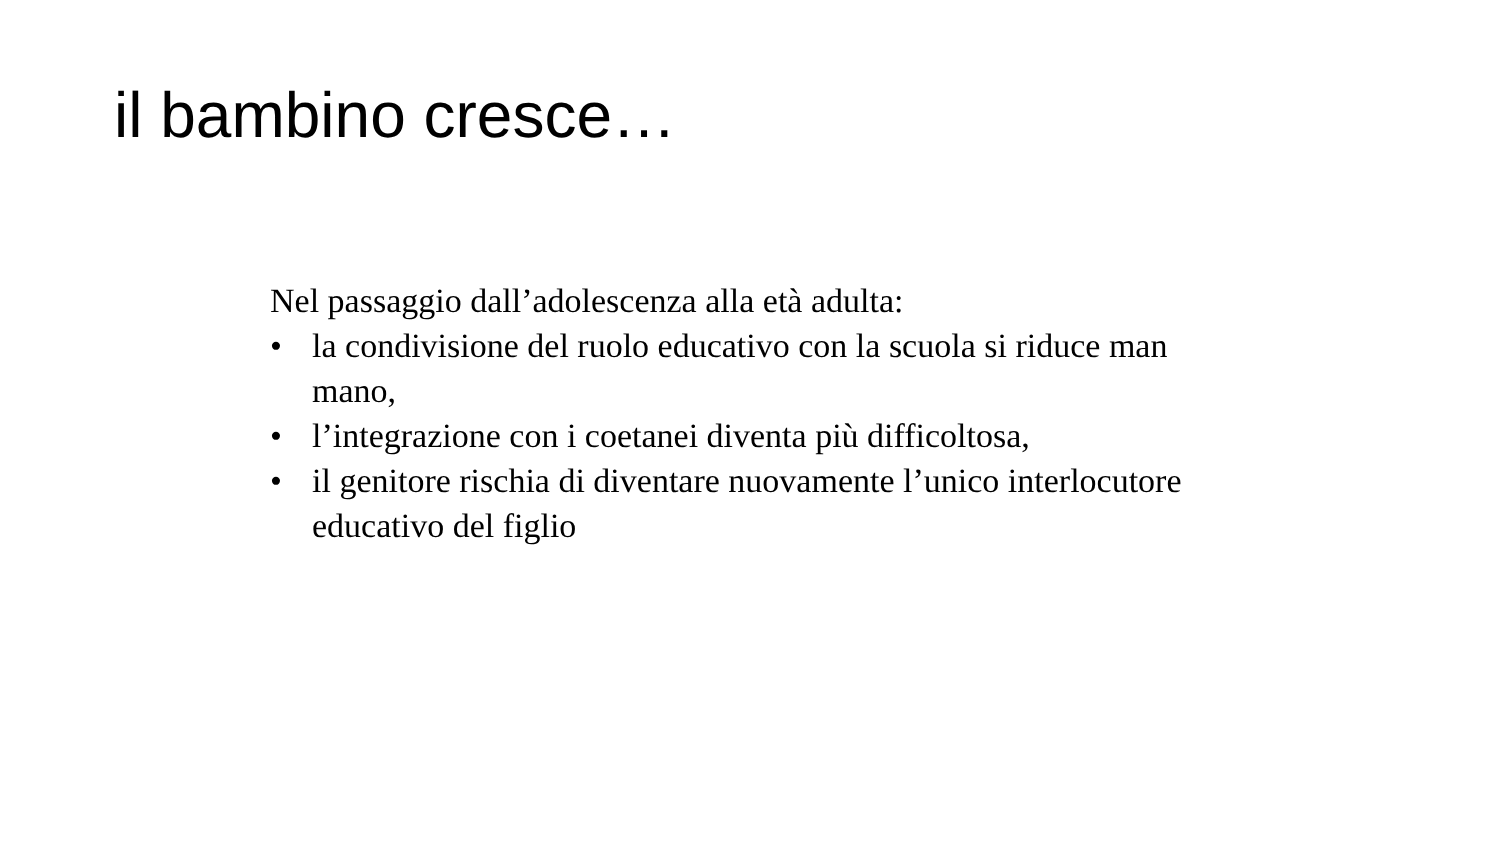il bambino cresce…
Nel passaggio dall’adolescenza alla età adulta:
• la condivisione del ruolo educativo con la scuola si riduce man mano,
• l’integrazione con i coetanei diventa più difficoltosa,
• il genitore rischia di diventare nuovamente l’unico interlocutore educativo del figlio